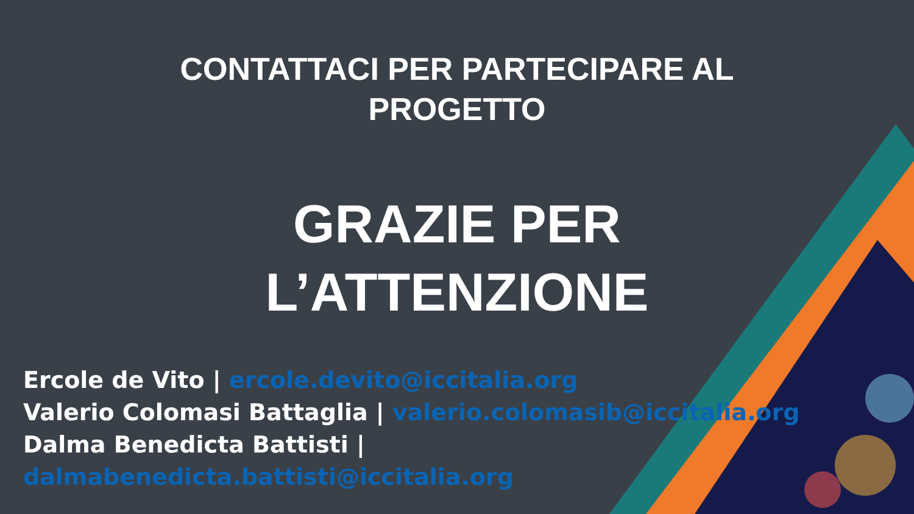CONTATTACI PER PARTECIPARE AL
PROGETTO
GRAZIE PER
L’ATTENZIONE
Ercole de Vito | ercole.devito@iccitalia.org
Valerio Colomasi Battaglia | valerio.colomasib@iccitalia.org
Dalma Benedicta Battisti |
dalmabenedicta.battisti@iccitalia.org